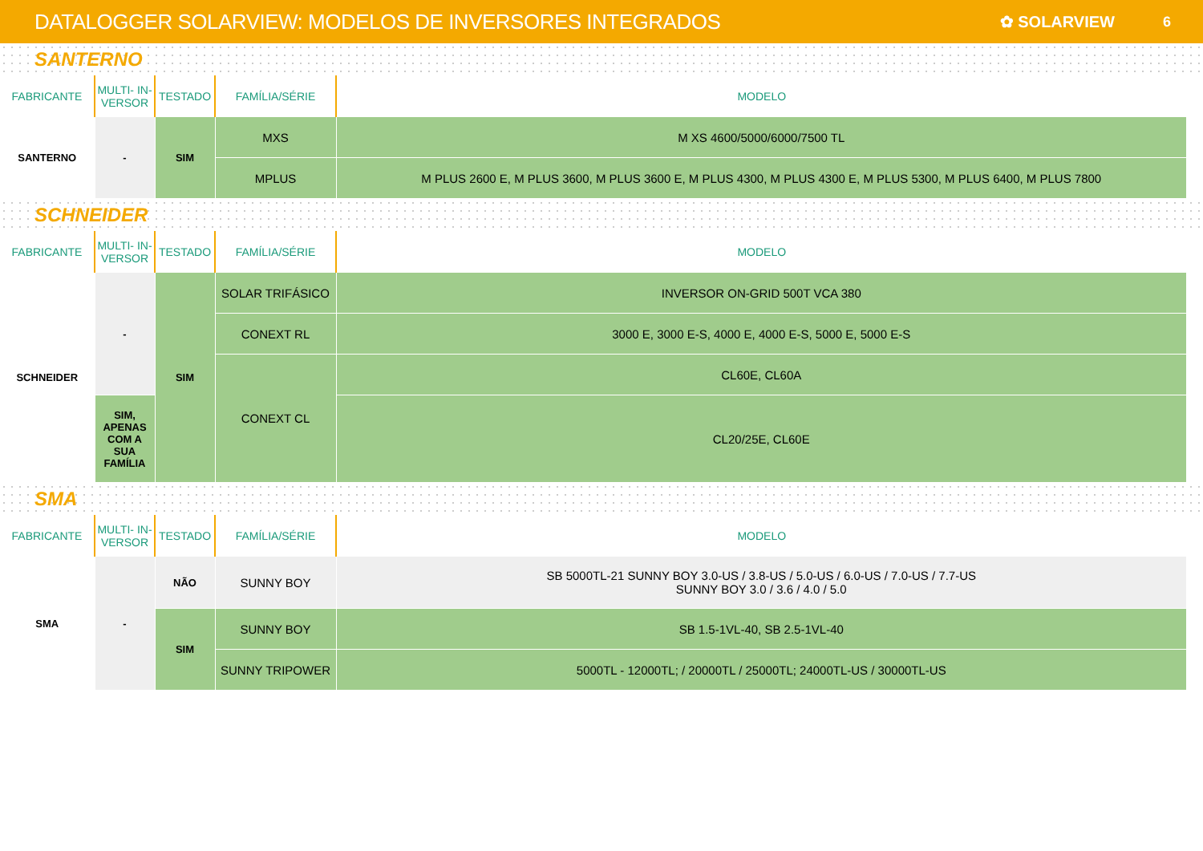DATALOGGER SOLARVIEW: MODELOS DE INVERSORES INTEGRADOS
✿ SOLARVIEW 6
SANTERNO
| FABRICANTE | MULTI- IN-VERSOR | TESTADO | FAMÍLIA/SÉRIE | MODELO |
| --- | --- | --- | --- | --- |
| SANTERNO | - | SIM | MXS | M XS 4600/5000/6000/7500 TL |
| | | | MPLUS | M PLUS 2600 E, M PLUS 3600, M PLUS 3600 E, M PLUS 4300, M PLUS 4300 E, M PLUS 5300, M PLUS 6400, M PLUS 7800 |
SCHNEIDER
| FABRICANTE | MULTI- IN-VERSOR | TESTADO | FAMÍLIA/SÉRIE | MODELO |
| --- | --- | --- | --- | --- |
| SCHNEIDER | - | SIM | SOLAR TRIFÁSICO | INVERSOR ON-GRID 500T VCA 380 |
| | | | CONEXT RL | 3000 E, 3000 E-S, 4000 E, 4000 E-S, 5000 E, 5000 E-S |
| | | | CONEXT CL | CL60E, CL60A |
| | SIM, APENAS COM A SUA FAMÍLIA | | | CL20/25E, CL60E |
SMA
| FABRICANTE | MULTI- IN-VERSOR | TESTADO | FAMÍLIA/SÉRIE | MODELO |
| --- | --- | --- | --- | --- |
| SMA | - | NÃO | SUNNY BOY | SB 5000TL-21 SUNNY BOY 3.0-US / 3.8-US / 5.0-US / 6.0-US / 7.0-US / 7.7-US SUNNY BOY 3.0 / 3.6 / 4.0 / 5.0 |
| | | SIM | SUNNY BOY | SB 1.5-1VL-40, SB 2.5-1VL-40 |
| | | | SUNNY TRIPOWER | 5000TL - 12000TL; / 20000TL / 25000TL; 24000TL-US / 30000TL-US |